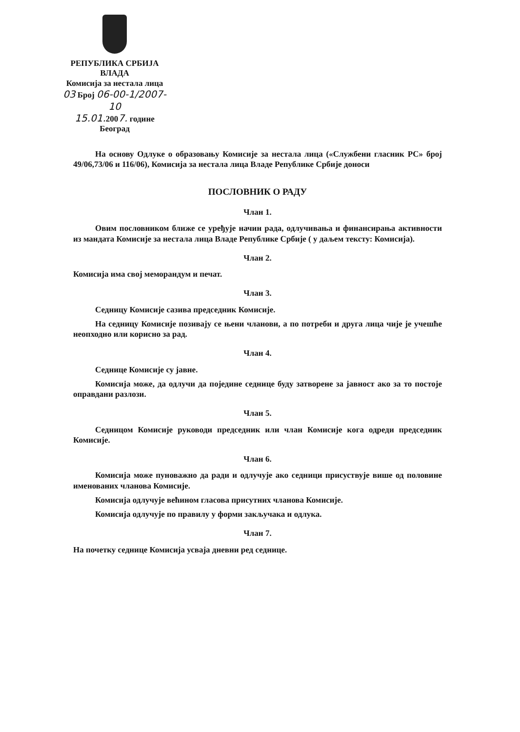РЕПУБЛИКА СРБИЈА
ВЛАДА
Комисија за нестала лица
03 Број 06-00-1/2007-10
15.01. 2007. године
Београд
На основу Одлуке о образовању Комисије за нестала лица («Службени гласник РС» број 49/06,73/06 и 116/06), Комисија за нестала лица Владе Републике Србије доноси
ПОСЛОВНИК О РАДУ
Члан 1.
Овим пословником ближе се уређује начин рада, одлучивања и финансирања активности из мандата Комисије за нестала лица Владе Републике Србије ( у даљем тексту: Комисија).
Члан 2.
Комисија има свој меморандум и печат.
Члан 3.
Седницу Комисије сазива председник Комисије.
На седницу Комисије позивају се њени чланови, а по потреби и друга лица чије је учешће неопходно или корисно за рад.
Члан 4.
Седнице Комисије су јавне.
Комисија може, да одлучи да поједине седнице буду затворене за јавност ако за то постоје оправдани разлози.
Члан 5.
Седницом Комисије руководи председник или члан Комисије кога одреди председник Комисије.
Члан 6.
Комисија може пуноважно да ради и одлучује ако седници присуствује више од половине именованих чланова Комисије.
Комисија одлучује већином гласова присутних чланова Комисије.
Комисија одлучује по правилу у форми закључака и одлука.
Члан 7.
На почетку седнице Комисија усваја дневни ред седнице.